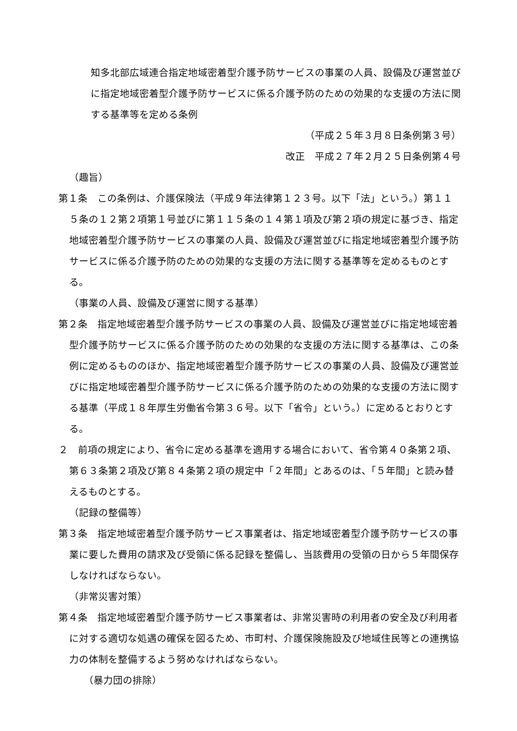知多北部広域連合指定地域密着型介護予防サービスの事業の人員、設備及び運営並びに指定地域密着型介護予防サービスに係る介護予防のための効果的な支援の方法に関する基準等を定める条例
（平成２５年３月８日条例第３号）
改正　平成２７年２月２５日条例第４号
（趣旨）
第１条　この条例は、介護保険法（平成９年法律第１２３号。以下「法」という。）第１１５条の１２第２項第１号並びに第１１５条の１４第１項及び第２項の規定に基づき、指定地域密着型介護予防サービスの事業の人員、設備及び運営並びに指定地域密着型介護予防サービスに係る介護予防のための効果的な支援の方法に関する基準等を定めるものとする。
（事業の人員、設備及び運営に関する基準）
第２条　指定地域密着型介護予防サービスの事業の人員、設備及び運営並びに指定地域密着型介護予防サービスに係る介護予防のための効果的な支援の方法に関する基準は、この条例に定めるもののほか、指定地域密着型介護予防サービスの事業の人員、設備及び運営並びに指定地域密着型介護予防サービスに係る介護予防のための効果的な支援の方法に関する基準（平成１８年厚生労働省令第３６号。以下「省令」という。）に定めるとおりとする。
２　前項の規定により、省令に定める基準を適用する場合において、省令第４０条第２項、第６３条第２項及び第８４条第２項の規定中「２年間」とあるのは、「５年間」と読み替えるものとする。
（記録の整備等）
第３条　指定地域密着型介護予防サービス事業者は、指定地域密着型介護予防サービスの事業に要した費用の請求及び受領に係る記録を整備し、当該費用の受領の日から５年間保存しなければならない。
（非常災害対策）
第４条　指定地域密着型介護予防サービス事業者は、非常災害時の利用者の安全及び利用者に対する適切な処遇の確保を図るため、市町村、介護保険施設及び地域住民等との連携協力の体制を整備するよう努めなければならない。
（暴力団の排除）